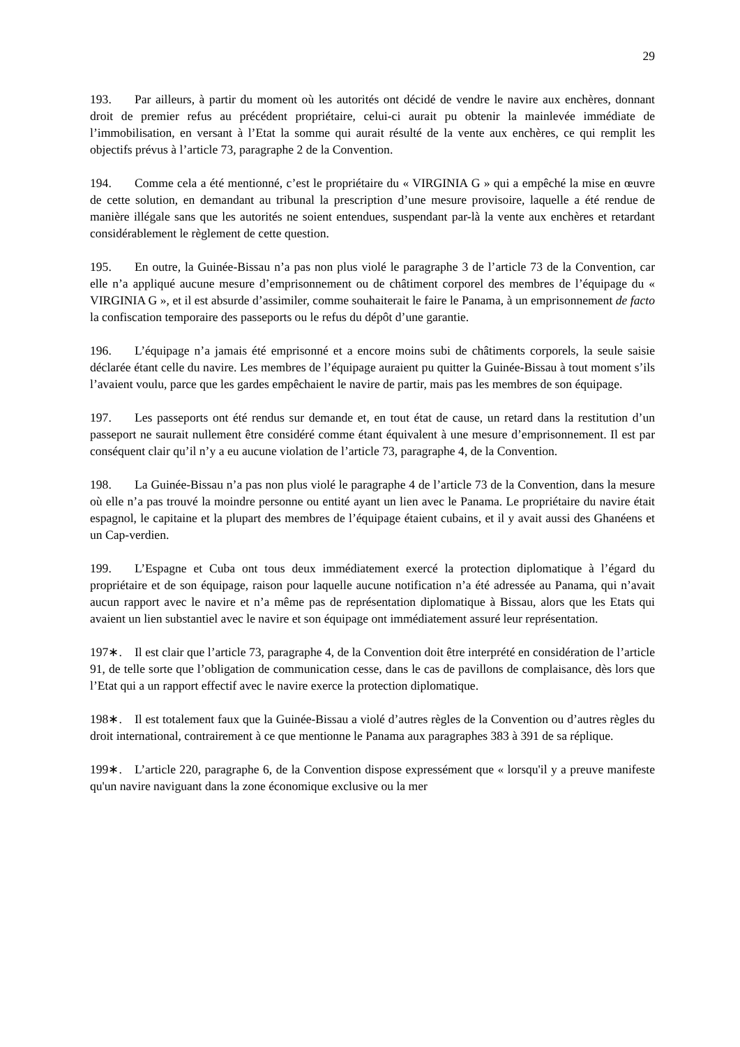29
193. Par ailleurs, à partir du moment où les autorités ont décidé de vendre le navire aux enchères, donnant droit de premier refus au précédent propriétaire, celui-ci aurait pu obtenir la mainlevée immédiate de l’immobilisation, en versant à l’Etat la somme qui aurait résulté de la vente aux enchères, ce qui remplit les objectifs prévus à l’article 73, paragraphe 2 de la Convention.
194. Comme cela a été mentionné, c’est le propriétaire du « VIRGINIA G » qui a empêché la mise en œuvre de cette solution, en demandant au tribunal la prescription d’une mesure provisoire, laquelle a été rendue de manière illégale sans que les autorités ne soient entendues, suspendant par-là la vente aux enchères et retardant considérablement le règlement de cette question.
195. En outre, la Guinée-Bissau n’a pas non plus violé le paragraphe 3 de l’article 73 de la Convention, car elle n’a appliqué aucune mesure d’emprisonnement ou de châtiment corporel des membres de l’équipage du « VIRGINIA G », et il est absurde d’assimiler, comme souhaiterait le faire le Panama, à un emprisonnement de facto la confiscation temporaire des passeports ou le refus du dépôt d’une garantie.
196. L’équipage n’a jamais été emprisonné et a encore moins subi de châtiments corporels, la seule saisie déclarée étant celle du navire. Les membres de l’équipage auraient pu quitter la Guinée-Bissau à tout moment s’ils l’avaient voulu, parce que les gardes empêchaient le navire de partir, mais pas les membres de son équipage.
197. Les passeports ont été rendus sur demande et, en tout état de cause, un retard dans la restitution d’un passeport ne saurait nullement être considéré comme étant équivalent à une mesure d’emprisonnement. Il est par conséquent clair qu’il n’y a eu aucune violation de l’article 73, paragraphe 4, de la Convention.
198. La Guinée-Bissau n’a pas non plus violé le paragraphe 4 de l’article 73 de la Convention, dans la mesure où elle n’a pas trouvé la moindre personne ou entité ayant un lien avec le Panama. Le propriétaire du navire était espagnol, le capitaine et la plupart des membres de l’équipage étaient cubains, et il y avait aussi des Ghanéens et un Cap-verdien.
199. L’Espagne et Cuba ont tous deux immédiatement exercé la protection diplomatique à l’égard du propriétaire et de son équipage, raison pour laquelle aucune notification n’a été adressée au Panama, qui n’avait aucun rapport avec le navire et n’a même pas de représentation diplomatique à Bissau, alors que les Etats qui avaient un lien substantiel avec le navire et son équipage ont immédiatement assuré leur représentation.
197∗. Il est clair que l’article 73, paragraphe 4, de la Convention doit être interprété en considération de l’article 91, de telle sorte que l’obligation de communication cesse, dans le cas de pavillons de complaisance, dès lors que l’Etat qui a un rapport effectif avec le navire exerce la protection diplomatique.
198∗. Il est totalement faux que la Guinée-Bissau a violé d’autres règles de la Convention ou d’autres règles du droit international, contrairement à ce que mentionne le Panama aux paragraphes 383 à 391 de sa réplique.
199∗. L’article 220, paragraphe 6, de la Convention dispose expressément que « lorsqu'il y a preuve manifeste qu'un navire naviguant dans la zone économique exclusive ou la mer